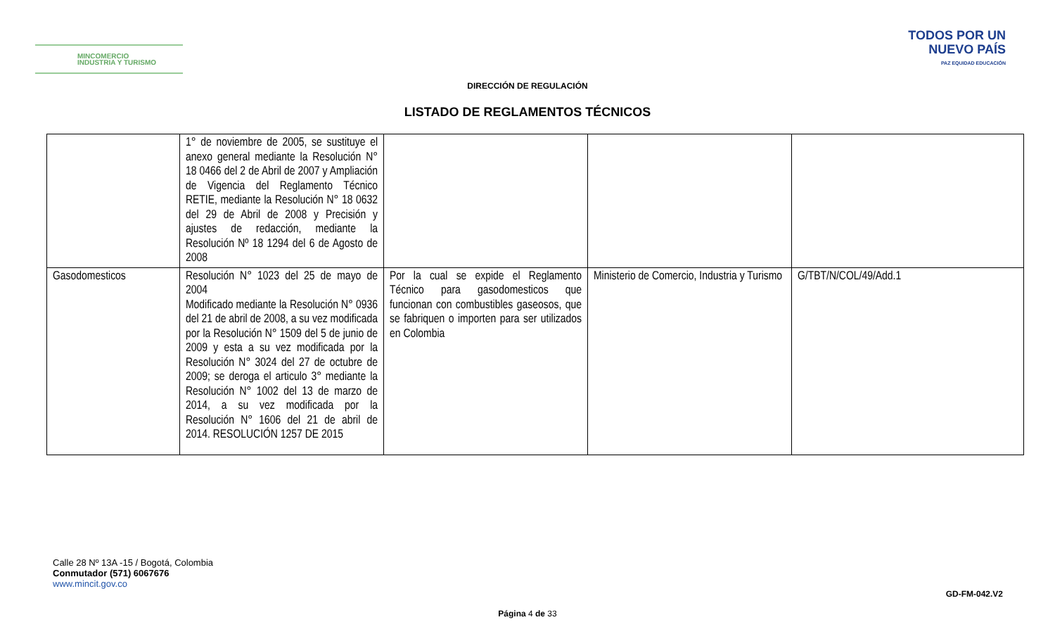MINCOMERCIO
INDUSTRIA Y TURISMO
TODOS POR UN
NUEVO PAÍS
PAZ EQUIDAD EDUCACIÓN
DIRECCIÓN DE REGULACIÓN
LISTADO DE REGLAMENTOS TÉCNICOS
| | 1° de noviembre de 2005, se sustituye el anexo general mediante la Resolución N° 18 0466 del 2 de Abril de 2007 y Ampliación de Vigencia del Reglamento Técnico RETIE, mediante la Resolución N° 18 0632 del 29 de Abril de 2008 y Precisión y ajustes de redacción, mediante la Resolución Nº 18 1294 del 6 de Agosto de 2008 | | | |
| Gasodomesticos | Resolución N° 1023 del 25 de mayo de 2004 Modificado mediante la Resolución N° 0936 del 21 de abril de 2008, a su vez modificada por la Resolución N° 1509 del 5 de junio de 2009 y esta a su vez modificada por la Resolución N° 3024 del 27 de octubre de 2009; se deroga el articulo 3° mediante la Resolución N° 1002 del 13 de marzo de 2014, a su vez modificada por la Resolución N° 1606 del 21 de abril de 2014. RESOLUCIÓN 1257 DE 2015 | Por la cual se expide el Reglamento Técnico para gasodomesticos que funcionan con combustibles gaseosos, que se fabriquen o importen para ser utilizados en Colombia | Ministerio de Comercio, Industria y Turismo | G/TBT/N/COL/49/Add.1 |
Calle 28 Nº 13A -15 / Bogotá, Colombia
Conmutador (571) 6067676
www.mincit.gov.co
GD-FM-042.V2
Página 4 de 33